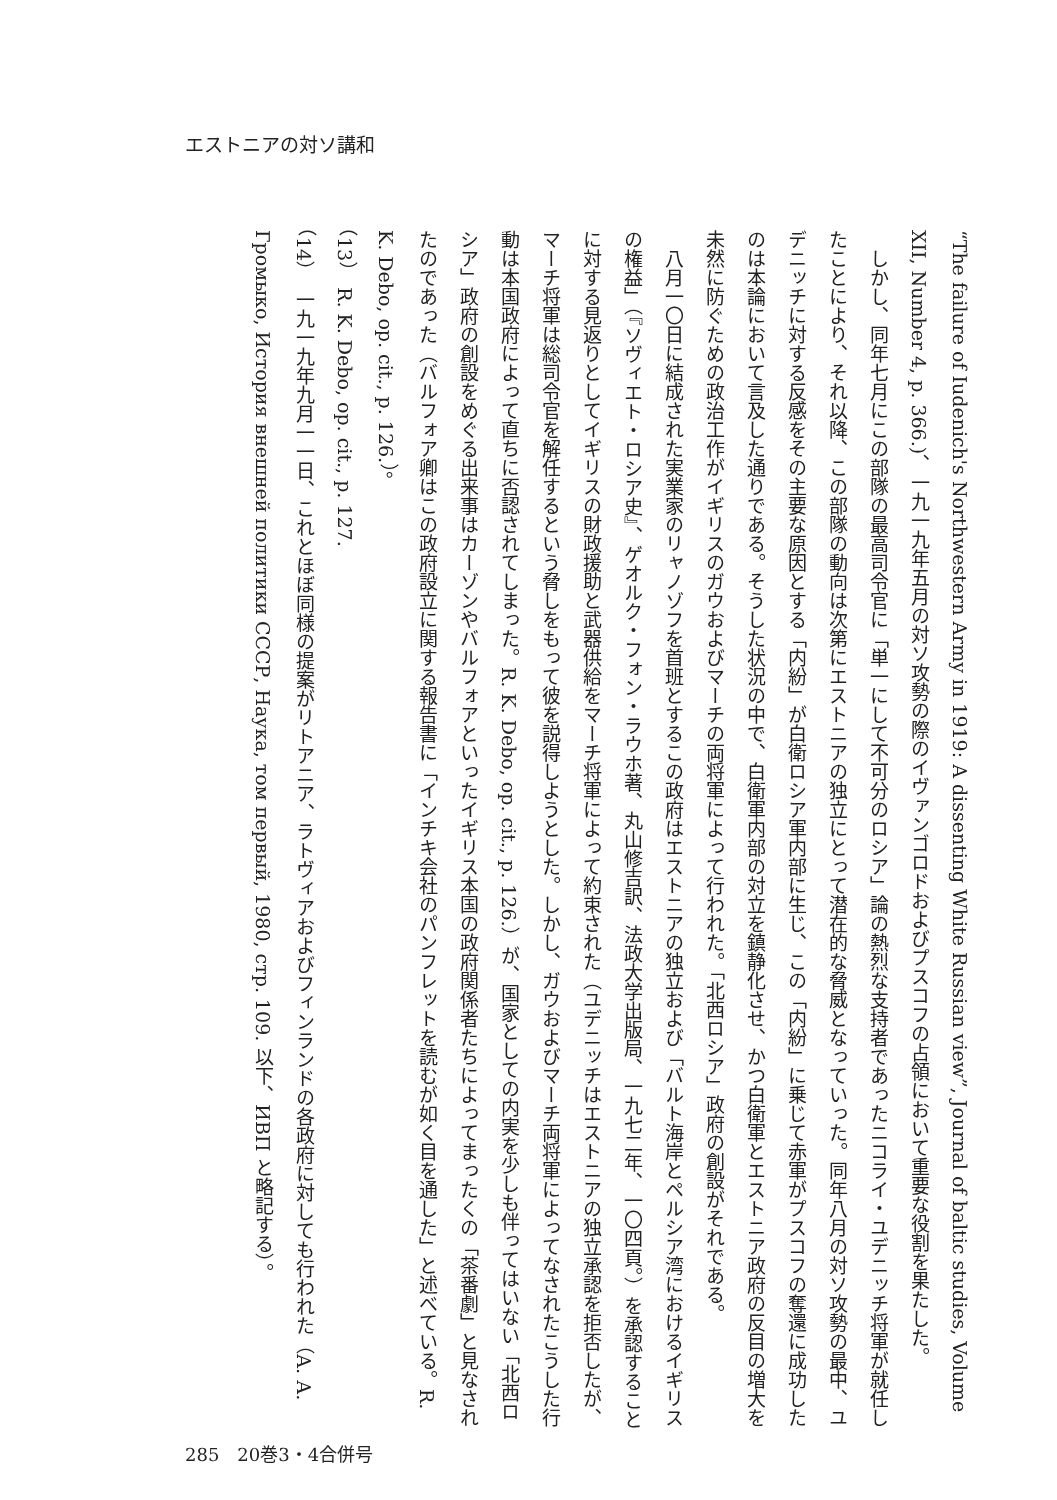エストニアの対ソ講和
“The failure of Iudenich's Northwestern Army in 1919: A dissenting White Russian view”, Journal of baltic studies, Volume XII, Number 4, p. 366.)、一九一九年五月の対ソ攻勢の際のイヴァンゴロドおよびプスコフの占領において重要な役割を果たした。
　しかし、同年七月にこの部隊の最高司令官に「単一にして不可分のロシア」論の熱烈な支持者であったニコライ・ユデニッチ将軍が就任したことにより、それ以降、この部隊の動向は次第にエストニアの独立にとって潜在的な脅威となっていった。同年八月の対ソ攻勢の最中、ユデニッチに対する反感をその主要な原因とする「内紛」が白衛ロシア軍内部に生じ、この「内紛」に乗じて赤軍がプスコフの奪還に成功したのは本論において言及した通りである。そうした状況の中で、白衛軍内部の対立を鎮静化させ、かつ白衛軍とエストニア政府の反目の増大を未然に防ぐための政治工作がイギリスのガウおよびマーチの両将軍によって行われた。「北西ロシア」政府の創設がそれである。
　八月一〇日に結成された実業家のリャノゾフを首班とするこの政府はエストニアの独立および「バルト海岸とペルシア湾におけるイギリスの権益」（『ソヴィエト・ロシア史』、ゲオルク・フォン・ラウホ著、丸山修吉訳、法政大学出版局、一九七二年、一〇四頁。）を承認することに対する見返りとしてイギリスの財政援助と武器供給をマーチ将軍によって約束された（ユデニッチはエストニアの独立承認を拒否したが、マーチ将軍は総司令官を解任するという脅しをもって彼を説得しようとした。しかし、ガウおよびマーチ両将軍によってなされたこうした行動は本国政府によって直ちに否認されてしまった。R. K. Debo, op. cit., p. 126.）が、国家としての内実を少しも伴ってはいない「北西ロシア」政府の創設をめぐる出来事はカーゾンやバルフォアといったイギリス本国の政府関係者たちによってまったくの「茶番劇」と見なされたのであった（バルフォア卿はこの政府設立に関する報告書に「インチキ会社のパンフレットを読むが如く目を通した」と述べている。R. K. Debo, op. cit., p. 126.）。
（13）　R. K. Debo, op. cit., p. 127.
（14）　一九一九年九月一一日、これとほぼ同様の提案がリトアニア、ラトヴィアおよびフィンランドの各政府に対しても行われた（A. А. Громыко, История внешней политики СССР, Наука, том первый, 1980, стр. 109. 以下、ИВП と略記する）。
285　20巻3・4合併号